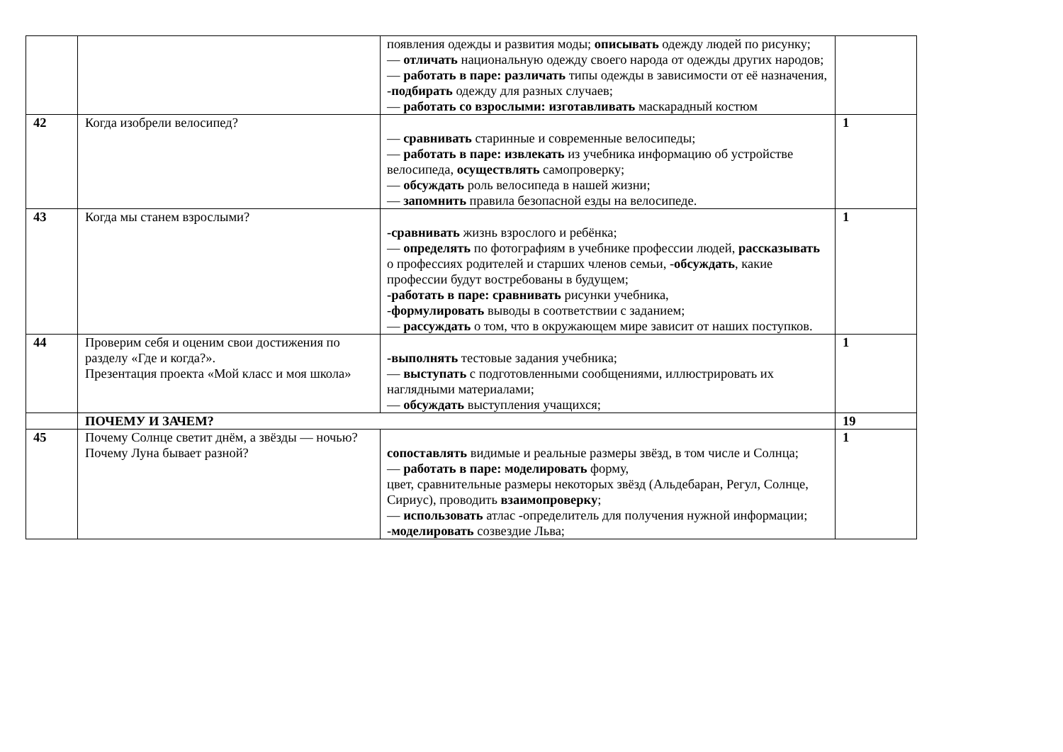| | | появления одежды и развития моды; описывать одежду людей по рисунку; — отличать национальную одежду своего народа от одежды других народов; — работать в паре: различать типы одежды в зависимости от её назначения, - подбирать одежду для разных случаев; — работать со взрослыми: изготавливать маскарадный костюм | |
| 42 | Когда изобрели велосипед? | — сравнивать старинные и современные велосипеды; — работать в паре: извлекать из учебника информацию об устройстве велосипеда, осуществлять самопроверку; — обсуждать роль велосипеда в нашей жизни; — запомнить правила безопасной езды на велосипеде. | 1 |
| 43 | Когда мы станем взрослыми? | -сравнивать жизнь взрослого и ребёнка; — определять по фотографиям в учебнике профессии людей, рассказывать о профессиях родителей и старших членов семьи, - обсуждать , какие профессии будут востребованы в будущем; -работать в паре: сравнивать рисунки учебника, - формулировать выводы в соответствии с заданием; — рассуждать о том, что в окружающем мире зависит от наших поступков. | 1 |
| 44 | Проверим себя и оценим свои достижения по разделу «Где и когда?». Презентация проекта «Мой класс и моя школа» | -выполнять тестовые задания учебника; — выступать с подготовленными сообщениями, иллюстрировать их наглядными материалами; — обсуждать выступления учащихся; | 1 |
| | ПОЧЕМУ И ЗАЧЕМ? | | 19 |
| 45 | Почему Солнце светит днём, а звёзды — ночью? Почему Луна бывает разной? | сопоставлять видимые и реальные размеры звёзд, в том числе и Солнца; — работать в паре: моделировать форму, цвет, сравнительные размеры некоторых звёзд (Альдебаран, Регул, Солнце, Сириус), проводить взаимопроверку ; — использовать атлас -определитель для получения нужной информации; - моделировать созвездие Льва; | 1 |